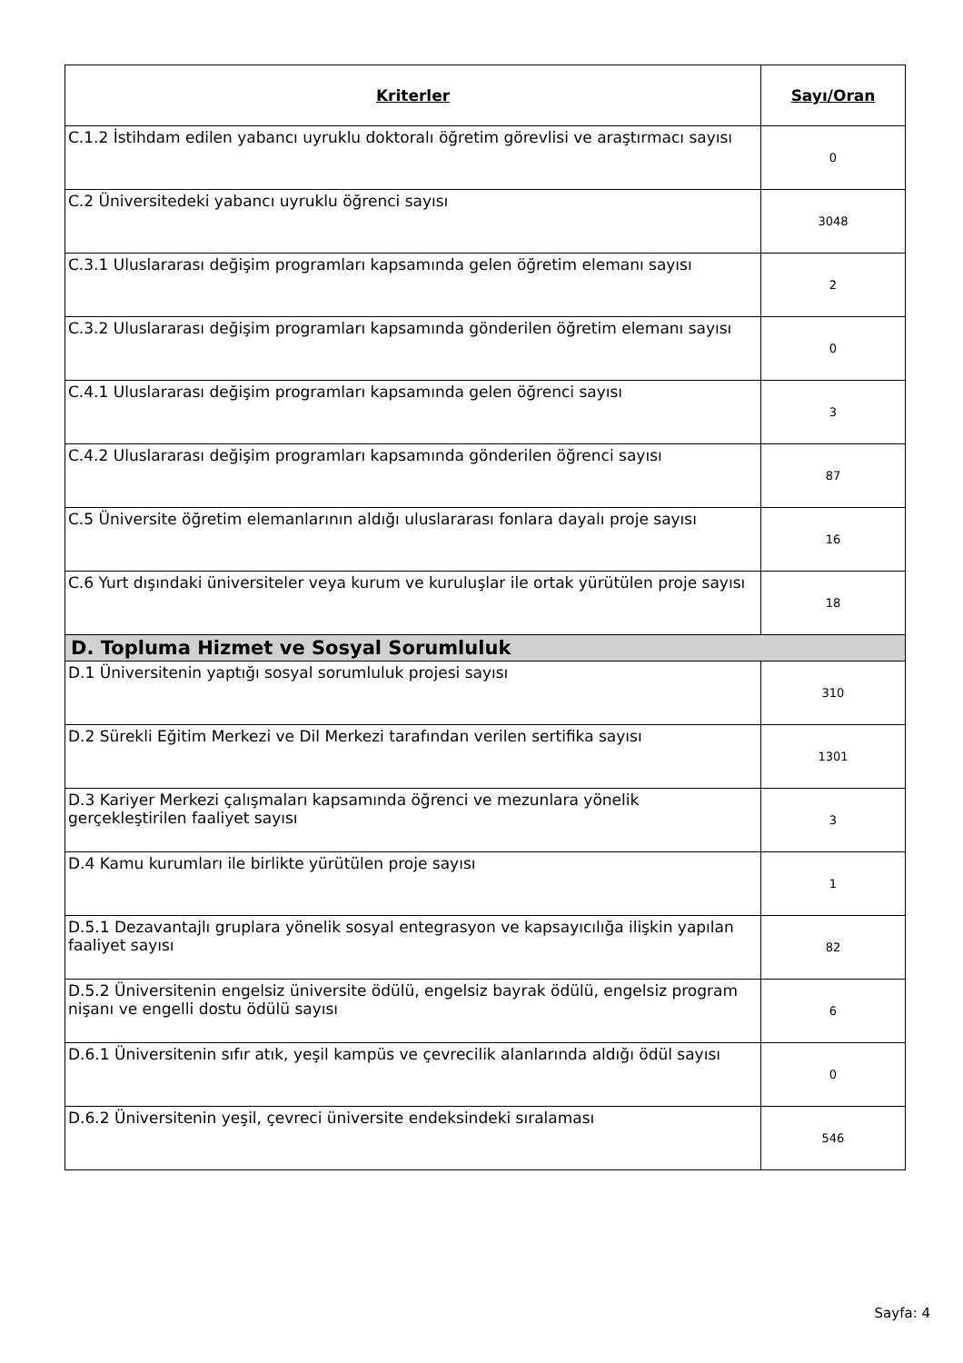| Kriterler | Sayı/Oran |
| --- | --- |
| C.1.2 İstihdam edilen yabancı uyruklu doktoralı öğretim görevlisi ve araştırmacı sayısı | 0 |
| C.2 Üniversitedeki yabancı uyruklu öğrenci sayısı | 3048 |
| C.3.1 Uluslararası değişim programları kapsamında gelen öğretim elemanı sayısı | 2 |
| C.3.2 Uluslararası değişim programları kapsamında gönderilen öğretim elemanı sayısı | 0 |
| C.4.1 Uluslararası değişim programları kapsamında gelen öğrenci sayısı | 3 |
| C.4.2 Uluslararası değişim programları kapsamında gönderilen öğrenci sayısı | 87 |
| C.5 Üniversite öğretim elemanlarının aldığı uluslararası fonlara dayalı proje sayısı | 16 |
| C.6 Yurt dışındaki üniversiteler veya kurum ve kuruluşlar ile ortak yürütülen proje sayısı | 18 |
| D. Topluma Hizmet ve Sosyal Sorumluluk | |
| D.1 Üniversitenin yaptığı sosyal sorumluluk projesi sayısı | 310 |
| D.2 Sürekli Eğitim Merkezi ve Dil Merkezi tarafından verilen sertifika sayısı | 1301 |
| D.3 Kariyer Merkezi çalışmaları kapsamında öğrenci ve mezunlara yönelik gerçekleştirilen faaliyet sayısı | 3 |
| D.4 Kamu kurumları ile birlikte yürütülen proje sayısı | 1 |
| D.5.1 Dezavantajlı gruplara yönelik sosyal entegrasyon ve kapsayıcılığa ilişkin yapılan faaliyet sayısı | 82 |
| D.5.2 Üniversitenin engelsiz üniversite ödülü, engelsiz bayrak ödülü, engelsiz program nişanı ve engelli dostu ödülü sayısı | 6 |
| D.6.1 Üniversitenin sıfır atık, yeşil kampüs ve çevrecilik alanlarında aldığı ödül sayısı | 0 |
| D.6.2 Üniversitenin yeşil, çevreci üniversite endeksindeki sıralaması | 546 |
Sayfa: 4